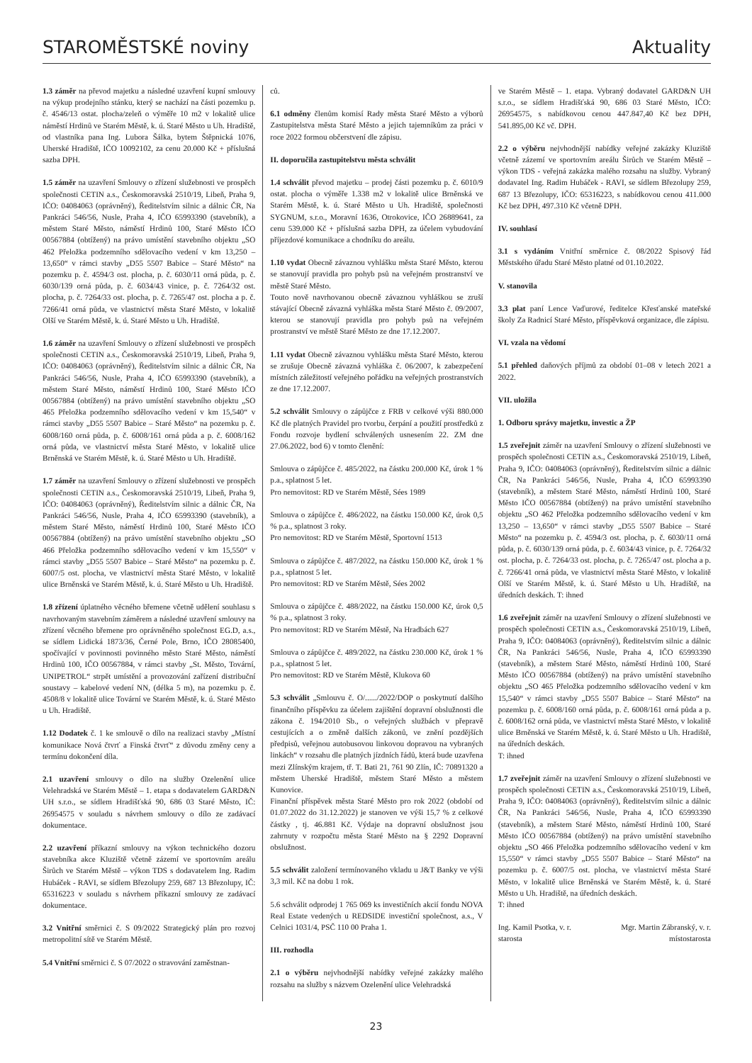STAROMĚSTSKÉ noviny Aktuality
1.3 záměr na převod majetku a následné uzavření kupní smlouvy na výkup prodejního stánku, který se nachází na části pozemku p. č. 4546/13 ostat. plocha/zeleň o výměře 10 m2 v lokalitě ulice náměstí Hrdinů ve Starém Městě, k. ú. Staré Město u Uh. Hradiště, od vlastníka pana Ing. Lubora Šálka, bytem Štěpnická 1076, Uherské Hradiště, IČO 10092102, za cenu 20.000 Kč + příslušná sazba DPH.
1.5 záměr na uzavření Smlouvy o zřízení služebnosti ve prospěch společnosti CETIN a.s., Českomoravská 2510/19, Libeň, Praha 9, IČO: 04084063 (oprávněný), Ředitelstvím silnic a dálnic ČR, Na Pankráci 546/56, Nusle, Praha 4, IČO 65993390 (stavebník), a městem Staré Město, náměstí Hrdinů 100, Staré Město IČO 00567884 (obtížený) na právo umístění stavebního objektu „SO 462 Přeložka podzemního sdělovacího vedení v km 13,250 – 13,650“ v rámci stavby „D55 5507 Babice – Staré Město“ na pozemku p. č. 4594/3 ost. plocha, p. č. 6030/11 orná půda, p. č. 6030/139 orná půda, p. č. 6034/43 vinice, p. č. 7264/32 ost. plocha, p. č. 7264/33 ost. plocha, p. č. 7265/47 ost. plocha a p. č. 7266/41 orná půda, ve vlastnictví města Staré Město, v lokalitě Olší ve Starém Městě, k. ú. Staré Město u Uh. Hradiště.
1.6 záměr na uzavření Smlouvy o zřízení služebnosti ve prospěch společnosti CETIN a.s., Českomoravská 2510/19, Libeň, Praha 9, IČO: 04084063 (oprávněný), Ředitelstvím silnic a dálnic ČR, Na Pankráci 546/56, Nusle, Praha 4, IČO 65993390 (stavebník), a městem Staré Město, náměstí Hrdinů 100, Staré Město IČO 00567884 (obtížený) na právo umístění stavebního objektu „SO 465 Přeložka podzemního sdělovacího vedení v km 15,540“ v rámci stavby „D55 5507 Babice – Staré Město“ na pozemku p. č. 6008/160 orná půda, p. č. 6008/161 orná půda a p. č. 6008/162 orná půda, ve vlastnictví města Staré Město, v lokalitě ulice Brněnská ve Starém Městě, k. ú. Staré Město u Uh. Hradiště.
1.7 záměr na uzavření Smlouvy o zřízení služebnosti ve prospěch společnosti CETIN a.s., Českomoravská 2510/19, Libeň, Praha 9, IČO: 04084063 (oprávněný), Ředitelstvím silnic a dálnic ČR, Na Pankráci 546/56, Nusle, Praha 4, IČO 65993390 (stavebník), a městem Staré Město, náměstí Hrdinů 100, Staré Město IČO 00567884 (obtížený) na právo umístění stavebního objektu „SO 466 Přeložka podzemního sdělovacího vedení v km 15,550“ v rámci stavby „D55 5507 Babice – Staré Město“ na pozemku p. č. 6007/5 ost. plocha, ve vlastnictví města Staré Město, v lokalitě ulice Brněnská ve Starém Městě, k. ú. Staré Město u Uh. Hradiště.
1.8 zřízení úplatného věcného břemene včetně udělení souhlasu s navrhovaným stavebním záměrem a následné uzavření smlouvy na zřízení věcného břemene pro oprávněného společnost EG.D, a.s., se sídlem Lidická 1873/36, Černé Pole, Brno, IČO 28085400, spočívající v povinnosti povinného město Staré Město, náměstí Hrdinů 100, IČO 00567884, v rámci stavby „St. Město, Tovární, UNIPETROL“ strpět umístění a provozování zařízení distribuční soustavy – kabelové vedení NN, (délka 5 m), na pozemku p. č. 4508/8 v lokalitě ulice Tovární ve Starém Městě, k. ú. Staré Město u Uh. Hradiště.
1.12 Dodatek č. 1 ke smlouvě o dílo na realizaci stavby „Místní komunikace Nová čtvrť a Finská čtvrť“ z důvodu změny ceny a termínu dokončení díla.
2.1 uzavření smlouvy o dílo na služby Ozelenění ulice Velehradská ve Starém Městě – 1. etapa s dodavatelem GARD&N UH s.r.o., se sídlem Hradišťská 90, 686 03 Staré Město, IČ: 26954575 v souladu s návrhem smlouvy o dílo ze zadávací dokumentace.
2.2 uzavření příkazní smlouvy na výkon technického dozoru stavebníka akce Kluziště včetně zázemí ve sportovním areálu Širůch ve Starém Městě – výkon TDS s dodavatelem Ing. Radim Hubáček - RAVI, se sídlem Březolupy 259, 687 13 Březolupy, IČ: 65316223 v souladu s návrhem příkazní smlouvy ze zadávací dokumentace.
3.2 Vnitřní směrnici č. S 09/2022 Strategický plán pro rozvoj metropolitní sítě ve Starém Městě.
5.4 Vnitřní směrnici č. S 07/2022 o stravování zaměstnan-
ců.
6.1 odměny členům komisí Rady města Staré Město a výborů Zastupitelstva města Staré Město a jejich tajemníkům za práci v roce 2022 formou občerstvení dle zápisu.
II. doporučila zastupitelstvu města schválit
1.4 schválit převod majetku – prodej části pozemku p. č. 6010/9 ostat. plocha o výměře 1.338 m2 v lokalitě ulice Brněnská ve Starém Městě, k. ú. Staré Město u Uh. Hradiště, společnosti SYGNUM, s.r.o., Moravní 1636, Otrokovice, IČO 26889641, za cenu 539.000 Kč + příslušná sazba DPH, za účelem vybudování příjezdové komunikace a chodníku do areálu.
1.10 vydat Obecně závaznou vyhlášku města Staré Město, kterou se stanovují pravidla pro pohyb psů na veřejném prostranství ve městě Staré Město.
Touto nově navrhovanou obecně závaznou vyhláškou se zruší stávající Obecně závazná vyhláška města Staré Město č. 09/2007, kterou se stanovují pravidla pro pohyb psů na veřejném prostranství ve městě Staré Město ze dne 17.12.2007.
1.11 vydat Obecně závaznou vyhlášku města Staré Město, kterou se zrušuje Obecně závazná vyhláška č. 06/2007, k zabezpečení místních záležitostí veřejného pořádku na veřejných prostranstvích ze dne 17.12.2007.
5.2 schválit Smlouvy o zápůjčce z FRB v celkové výši 880.000 Kč dle platných Pravidel pro tvorbu, čerpání a použití prostředků z Fondu rozvoje bydlení schválených usnesením 22. ZM dne 27.06.2022, bod 6) v tomto členění:
Smlouva o zápůjčce č. 485/2022, na částku 200.000 Kč, úrok 1 % p.a., splatnost 5 let.
Pro nemovitost: RD ve Starém Městě, Sées 1989
Smlouva o zápůjčce č. 486/2022, na částku 150.000 Kč, úrok 0,5 % p.a., splatnost 3 roky.
Pro nemovitost: RD ve Starém Městě, Sportovní 1513
Smlouva o zápůjčce č. 487/2022, na částku 150.000 Kč, úrok 1 % p.a., splatnost 5 let.
Pro nemovitost: RD ve Starém Městě, Sées 2002
Smlouva o zápůjčce č. 488/2022, na částku 150.000 Kč, úrok 0,5 % p.a., splatnost 3 roky.
Pro nemovitost: RD ve Starém Městě, Na Hradbách 627
Smlouva o zápůjčce č. 489/2022, na částku 230.000 Kč, úrok 1 % p.a., splatnost 5 let.
Pro nemovitost: RD ve Starém Městě, Klukova 60
5.3 schválit „Smlouvu č. O/....../2022/DOP o poskytnutí dalšího finančního příspěvku za účelem zajištění dopravní obslužnosti dle zákona č. 194/2010 Sb., o veřejných službách v přepravě cestujících a o změně dalších zákonů, ve znění pozdějších předpisů, veřejnou autobusovou linkovou dopravou na vybraných linkách“ v rozsahu dle platných jízdních řádů, která bude uzavřena mezi Zlínským krajem, tř. T. Bati 21, 761 90 Zlín, IČ: 70891320 a městem Uherské Hradiště, městem Staré Město a městem Kunovice.
Finanční příspěvek města Staré Město pro rok 2022 (období od 01.07.2022 do 31.12.2022) je stanoven ve výši 15,7 % z celkové částky , tj. 46.881 Kč. Výdaje na dopravní obslužnost jsou zahrnuty v rozpočtu města Staré Město na § 2292 Dopravní obslužnost.
5.5 schválit založení termínovaného vkladu u J&T Banky ve výši 3,3 mil. Kč na dobu 1 rok.
5.6 schválit odprodej 1 765 069 ks investičních akcií fondu NOVA Real Estate vedených u REDSIDE investiční společnost, a.s., V Celnici 1031/4, PSČ 110 00 Praha 1.
III. rozhodla
2.1 o výběru nejvhodnější nabídky veřejné zakázky malého rozsahu na služby s názvem Ozelenění ulice Velehradská
ve Starém Městě – 1. etapa. Vybraný dodavatel GARD&N UH s.r.o., se sídlem Hradišťská 90, 686 03 Staré Město, IČO: 26954575, s nabídkovou cenou 447.847,40 Kč bez DPH, 541.895,00 Kč vč. DPH.
2.2 o výběru nejvhodnější nabídky veřejné zakázky Kluziště včetně zázemí ve sportovním areálu Širůch ve Starém Městě – výkon TDS - veřejná zakázka malého rozsahu na služby. Vybraný dodavatel Ing. Radim Hubáček - RAVI, se sídlem Březolupy 259, 687 13 Březolupy, IČO: 65316223, s nabídkovou cenou 411.000 Kč bez DPH, 497.310 Kč včetně DPH.
IV. souhlasí
3.1 s vydáním Vnitřní směrnice č. 08/2022 Spisový řád Městského úřadu Staré Město platné od 01.10.2022.
V. stanovila
3.3 plat paní Lence Vaďurové, ředitelce Křesťanské mateřské školy Za Radnicí Staré Město, příspěvková organizace, dle zápisu.
VI. vzala na vědomí
5.1 přehled daňových příjmů za období 01–08 v letech 2021 a 2022.
VII. uložila
1. Odboru správy majetku, investic a ŽP
1.5 zveřejnit záměr na uzavření Smlouvy o zřízení služebnosti ve prospěch společnosti CETIN a.s., Českomoravská 2510/19, Libeň, Praha 9, IČO: 04084063 (oprávněný), Ředitelstvím silnic a dálnic ČR, Na Pankráci 546/56, Nusle, Praha 4, IČO 65993390 (stavebník), a městem Staré Město, náměstí Hrdinů 100, Staré Město IČO 00567884 (obtížený) na právo umístění stavebního objektu „SO 462 Přeložka podzemního sdělovacího vedení v km 13,250 – 13,650“ v rámci stavby „D55 5507 Babice – Staré Město“ na pozemku p. č. 4594/3 ost. plocha, p. č. 6030/11 orná půda, p. č. 6030/139 orná půda, p. č. 6034/43 vinice, p. č. 7264/32 ost. plocha, p. č. 7264/33 ost. plocha, p. č. 7265/47 ost. plocha a p. č. 7266/41 orná půda, ve vlastnictví města Staré Město, v lokalitě Olší ve Starém Městě, k. ú. Staré Město u Uh. Hradiště, na úředních deskách. T: ihned
1.6 zveřejnit záměr na uzavření Smlouvy o zřízení služebnosti ve prospěch společnosti CETIN a.s., Českomoravská 2510/19, Libeň, Praha 9, IČO: 04084063 (oprávněný), Ředitelstvím silnic a dálnic ČR, Na Pankráci 546/56, Nusle, Praha 4, IČO 65993390 (stavebník), a městem Staré Město, náměstí Hrdinů 100, Staré Město IČO 00567884 (obtížený) na právo umístění stavebního objektu „SO 465 Přeložka podzemního sdělovacího vedení v km 15,540“ v rámci stavby „D55 5507 Babice – Staré Město“ na pozemku p. č. 6008/160 orná půda, p. č. 6008/161 orná půda a p. č. 6008/162 orná půda, ve vlastnictví města Staré Město, v lokalitě ulice Brněnská ve Starém Městě, k. ú. Staré Město u Uh. Hradiště, na úředních deskách.
T: ihned
1.7 zveřejnit záměr na uzavření Smlouvy o zřízení služebnosti ve prospěch společnosti CETIN a.s., Českomoravská 2510/19, Libeň, Praha 9, IČO: 04084063 (oprávněný), Ředitelstvím silnic a dálnic ČR, Na Pankráci 546/56, Nusle, Praha 4, IČO 65993390 (stavebník), a městem Staré Město, náměstí Hrdinů 100, Staré Město IČO 00567884 (obtížený) na právo umístění stavebního objektu „SO 466 Přeložka podzemního sdělovacího vedení v km 15,550“ v rámci stavby „D55 5507 Babice – Staré Město“ na pozemku p. č. 6007/5 ost. plocha, ve vlastnictví města Staré Město, v lokalitě ulice Brněnská ve Starém Městě, k. ú. Staré Město u Uh. Hradiště, na úředních deskách.
T: ihned
Ing. Kamil Psotka, v. r.
starosta
Mgr. Martin Zábranský, v. r.
místostarosta
23